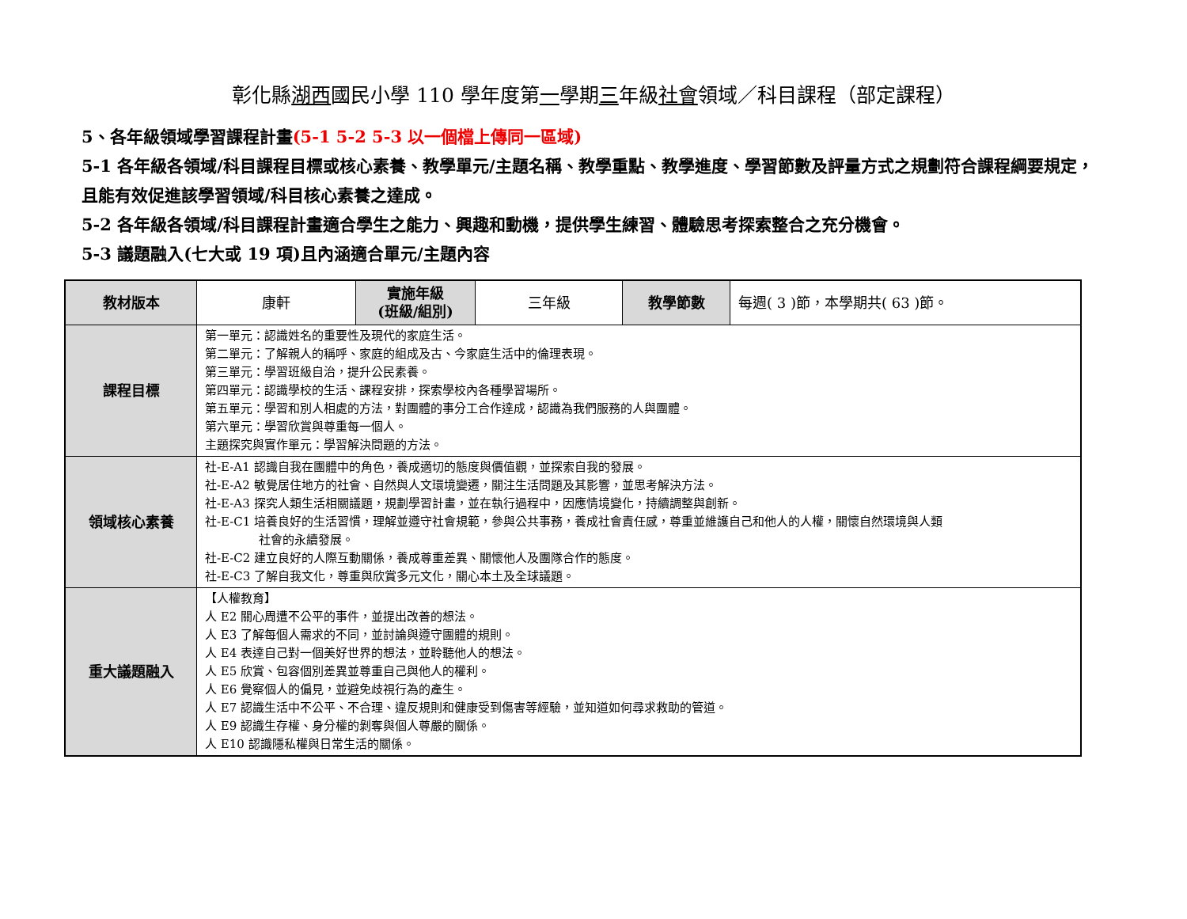彰化縣湖西國民小學 110 學年度第一學期三年級社會領域／科目課程（部定課程）
5、各年級領域學習課程計畫(5-1 5-2 5-3 以一個檔上傳同一區域)
5-1 各年級各領域/科目課程目標或核心素養、教學單元/主題名稱、教學重點、教學進度、學習節數及評量方式之規劃符合課程綱要規定，且能有效促進該學習領域/科目核心素養之達成。
5-2 各年級各領域/科目課程計畫適合學生之能力、興趣和動機，提供學生練習、體驗思考探索整合之充分機會。
5-3 議題融入(七大或 19 項)且內涵適合單元/主題內容
| 教材版本 | 康軒 | 實施年級 (班級/組別) | 三年級 | 教學節數 | 每週( 3 )節，本學期共( 63 )節。 |
| 課程目標 | 第一單元：認識姓名的重要性及現代的家庭生活。 第二單元：了解親人的稱呼、家庭的組成及古、今家庭生活中的倫理表現。 第三單元：學習班級自治，提升公民素養。 第四單元：認識學校的生活、課程安排，探索學校內各種學習場所。 第五單元：學習和別人相處的方法，對團體的事分工合作達成，認識為我們服務的人與團體。 第六單元：學習欣賞與尊重每一個人。 主題探究與實作單元：學習解決問題的方法。 | | | | |
| 領域核心素養 | 社-E-A1 認識自我在團體中的角色，養成適切的態度與價值觀，並探索自我的發展。 社-E-A2 敏覺居住地方的社會、自然與人文環境變遷，關注生活問題及其影響，並思考解決方法。 社-E-A3 探究人類生活相關議題，規劃學習計畫，並在執行過程中，因應情境變化，持續調整與創新。 社-E-C1 培養良好的生活習慣，理解並遵守社會規範，參與公共事務，養成社會責任感，尊重並維護自己和他人的人權，關懷自然環境與人類 社會的永續發展。 社-E-C2 建立良好的人際互動關係，養成尊重差異、關懷他人及團隊合作的態度。 社-E-C3 了解自我文化，尊重與欣賞多元文化，關心本土及全球議題。 | | | | |
| 重大議題融入 | 【人權教育】 人 E2 關心周遭不公平的事件，並提出改善的想法。 人 E3 了解每個人需求的不同，並討論與遵守團體的規則。 人 E4 表達自己對一個美好世界的想法，並聆聽他人的想法。 人 E5 欣賞、包容個別差異並尊重自己與他人的權利。 人 E6 覺察個人的偏見，並避免歧視行為的產生。 人 E7 認識生活中不公平、不合理、違反規則和健康受到傷害等經驗，並知道如何尋求救助的管道。 人 E9 認識生存權、身分權的剝奪與個人尊嚴的關係。 人 E10 認識隱私權與日常生活的關係。 | | | | |